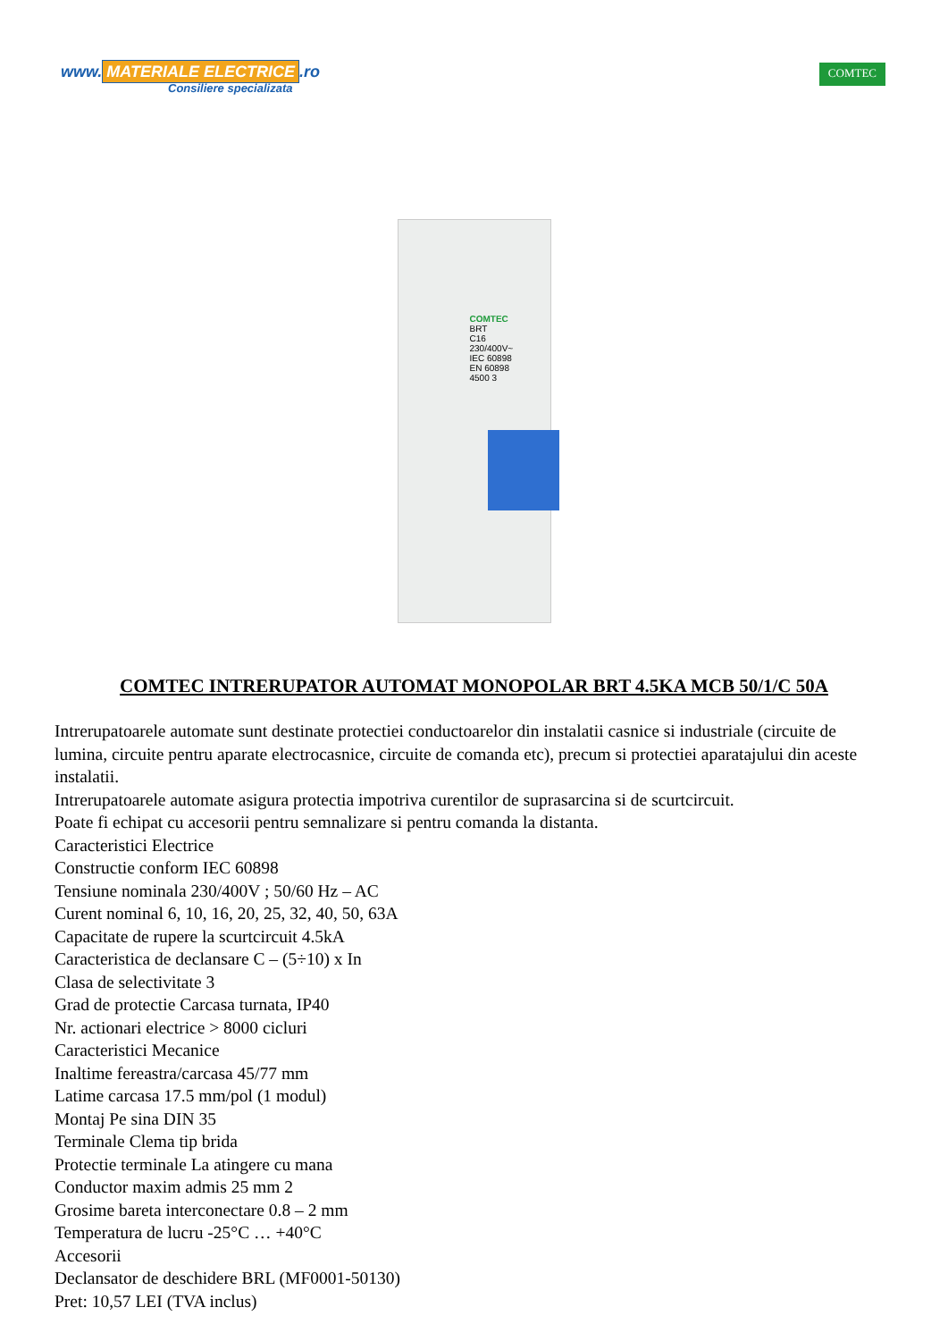www. MATERIALE ELECTRICE.ro
Consiliere specializata
COMTEC
COMTEC
BRT
C16
230/400V~
IEC 60898
EN 60898
4500 3
COMTEC INTRERUPATOR AUTOMAT MONOPOLAR BRT 4.5KA MCB 50/1/C 50A
Intrerupatoarele automate sunt destinate protectiei conductoarelor din instalatii casnice si industriale (circuite de lumina, circuite pentru aparate electrocasnice, circuite de comanda etc), precum si protectiei aparatajului din aceste instalatii.
Intrerupatoarele automate asigura protectia impotriva curentilor de suprasarcina si de scurtcircuit.
Poate fi echipat cu accesorii pentru semnalizare si pentru comanda la distanta.
Caracteristici Electrice
Constructie conform IEC 60898
Tensiune nominala 230/400V ; 50/60 Hz – AC
Curent nominal 6, 10, 16, 20, 25, 32, 40, 50, 63A
Capacitate de rupere la scurtcircuit 4.5kA
Caracteristica de declansare C – (5÷10) x In
Clasa de selectivitate 3
Grad de protectie Carcasa turnata, IP40
Nr. actionari electrice > 8000 cicluri
Caracteristici Mecanice
Inaltime fereastra/carcasa 45/77 mm
Latime carcasa 17.5 mm/pol (1 modul)
Montaj Pe sina DIN 35
Terminale Clema tip brida
Protectie terminale La atingere cu mana
Conductor maxim admis 25 mm 2
Grosime bareta interconectare 0.8 – 2 mm
Temperatura de lucru -25°C … +40°C
Accesorii
Declansator de deschidere BRL (MF0001-50130)
Pret: 10,57 LEI (TVA inclus)